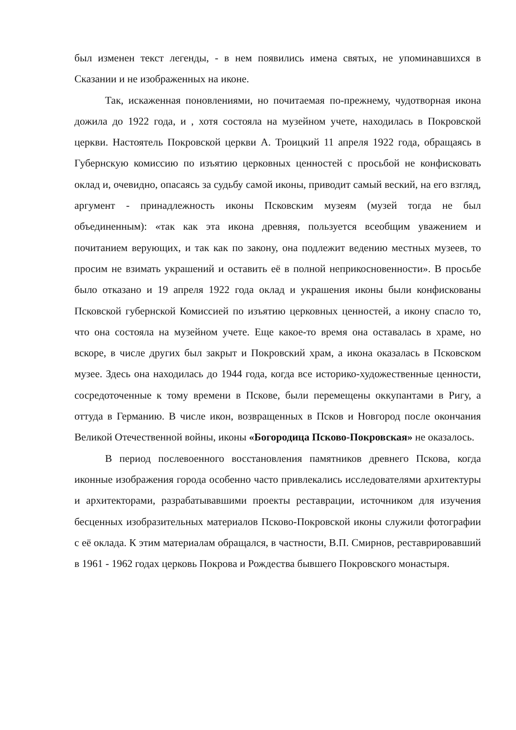был изменен текст легенды, - в нем появились имена святых, не упоминавшихся в Сказании и не изображенных на иконе.
Так, искаженная поновлениями, но почитаемая по-прежнему, чудотворная икона дожила до 1922 года, и , хотя состояла на музейном учете, находилась в Покровской церкви. Настоятель Покровской церкви А. Троицкий 11 апреля 1922 года, обращаясь в Губернскую комиссию по изъятию церковных ценностей с просьбой не конфисковать оклад и, очевидно, опасаясь за судьбу самой иконы, приводит самый веский, на его взгляд, аргумент - принадлежность иконы Псковским музеям (музей тогда не был объединенным): «так как эта икона древняя, пользуется всеобщим уважением и почитанием верующих, и так как по закону, она подлежит ведению местных музеев, то просим не взимать украшений и оставить её в полной неприкосновенности». В просьбе было отказано и 19 апреля 1922 года оклад и украшения иконы были конфискованы Псковской губернской Комиссией по изъятию церковных ценностей, а икону спасло то, что она состояла на музейном учете. Еще какое-то время она оставалась в храме, но вскоре, в числе других был закрыт и Покровский храм, а икона оказалась в Псковском музее. Здесь она находилась до 1944 года, когда все историко-художественные ценности, сосредоточенные к тому времени в Пскове, были перемещены оккупантами в Ригу, а оттуда в Германию. В числе икон, возвращенных в Псков и Новгород после окончания Великой Отечественной войны, иконы «Богородица Псково-Покровская» не оказалось.
В период послевоенного восстановления памятников древнего Пскова, когда иконные изображения города особенно часто привлекались исследователями архитектуры и архитекторами, разрабатывавшими проекты реставрации, источником для изучения бесценных изобразительных материалов Псково-Покровской иконы служили фотографии с её оклада. К этим материалам обращался, в частности, В.П. Смирнов, реставрировавший в 1961 - 1962 годах церковь Покрова и Рождества бывшего Покровского монастыря.